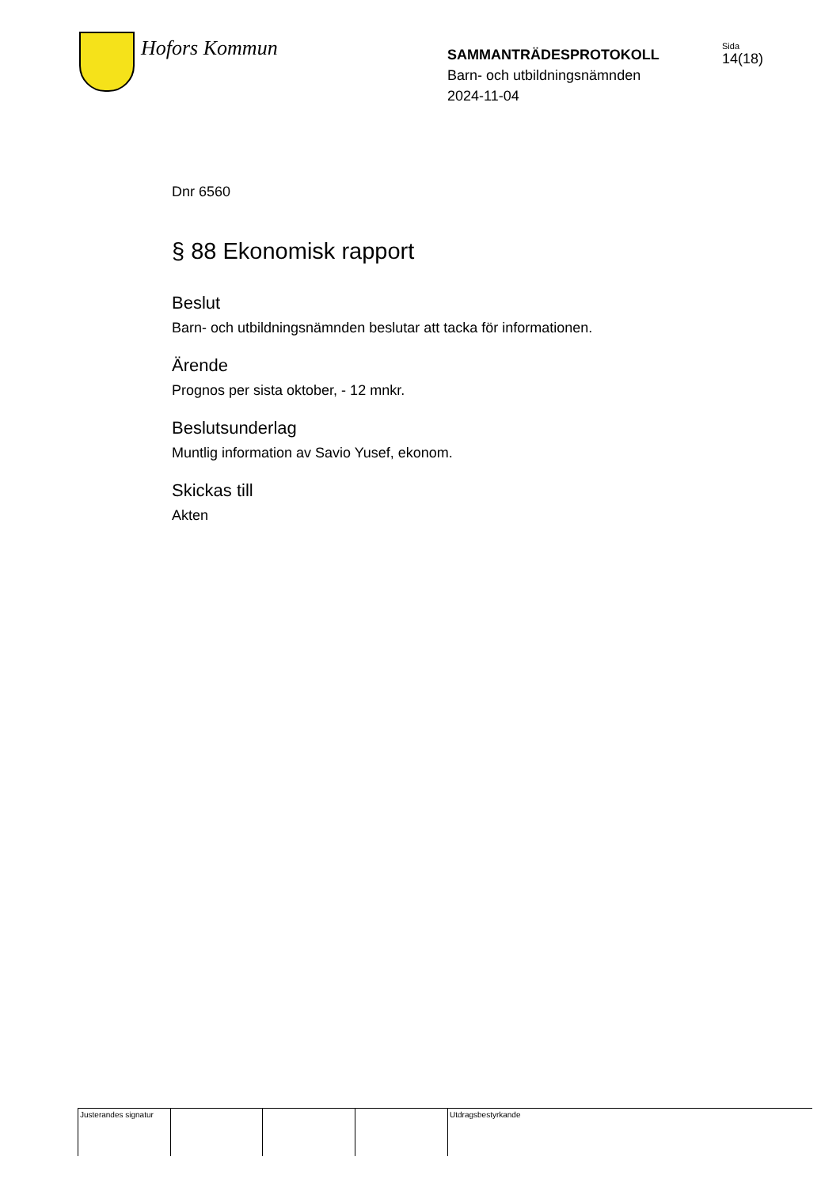Hofors Kommun
SAMMANTRÄDESPROTOKOLL
Barn- och utbildningsnämnden
2024-11-04
Sida
14(18)
Dnr 6560
§ 88 Ekonomisk rapport
Beslut
Barn- och utbildningsnämnden beslutar att tacka för informationen.
Ärende
Prognos per sista oktober, - 12 mnkr.
Beslutsunderlag
Muntlig information av Savio Yusef, ekonom.
Skickas till
Akten
Justerandes signatur
Utdragsbestyrkande